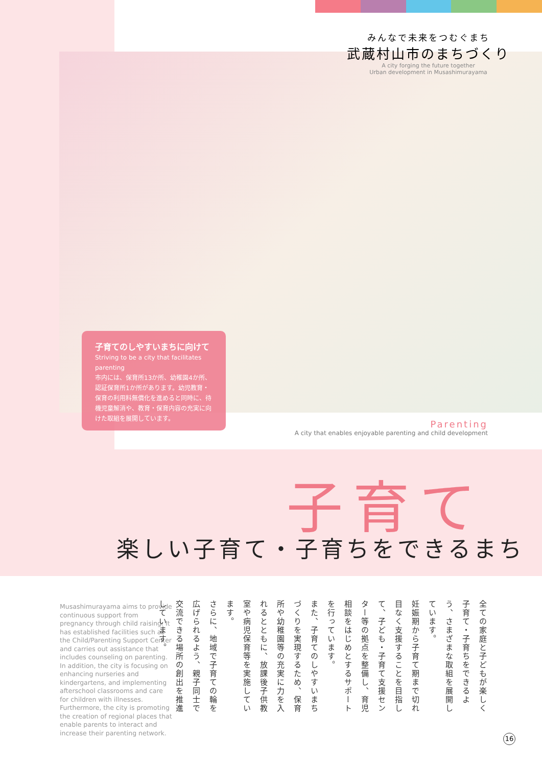みんなで未来をつむぐまち
武蔵村山市のまちづくり
A city forging the future together
Urban development in Musashimurayama
子育てのしやすいまちに向けて
Striving to be a city that facilitates parenting
市内には、保育所13か所、幼稚園4か所、認証保育所1か所があります。幼児教育・保育の利用料無償化を進めると同時に、待機児童解消や、教育・保育内容の充実に向けた取組を展開しています。
Parenting
A city that enables enjoyable parenting and child development
子育て
楽しい子育て・子育ちをできるまち
Musashimurayama aims to provide continuous support from pregnancy through child raising. It has established facilities such as the Child/Parenting Support Center and carries out assistance that includes counseling on parenting. In addition, the city is focusing on enhancing nurseries and kindergartens, and implementing afterschool classrooms and care for children with illnesses. Furthermore, the city is promoting the creation of regional places that enable parents to interact and increase their parenting network.
全ての家庭と子どもが楽しく子育て・子育ちをできるよう、さまざまな取組を展開しています。
妊娠期から子育て期まで切れ目なく支援することを目指して、子ども・子育て支援センター等の拠点を整備し、育児相談をはじめとするサポートを行っています。
また、子育てのしやすいまちづくりを実現するため、保育所や幼稚園等の充実に力を入れるとともに、放課後子供教室や病児保育等を実施しています。
さらに、地域で子育ての輪を広げられるよう、親子同士で交流できる場所の創出を推進しています。
16